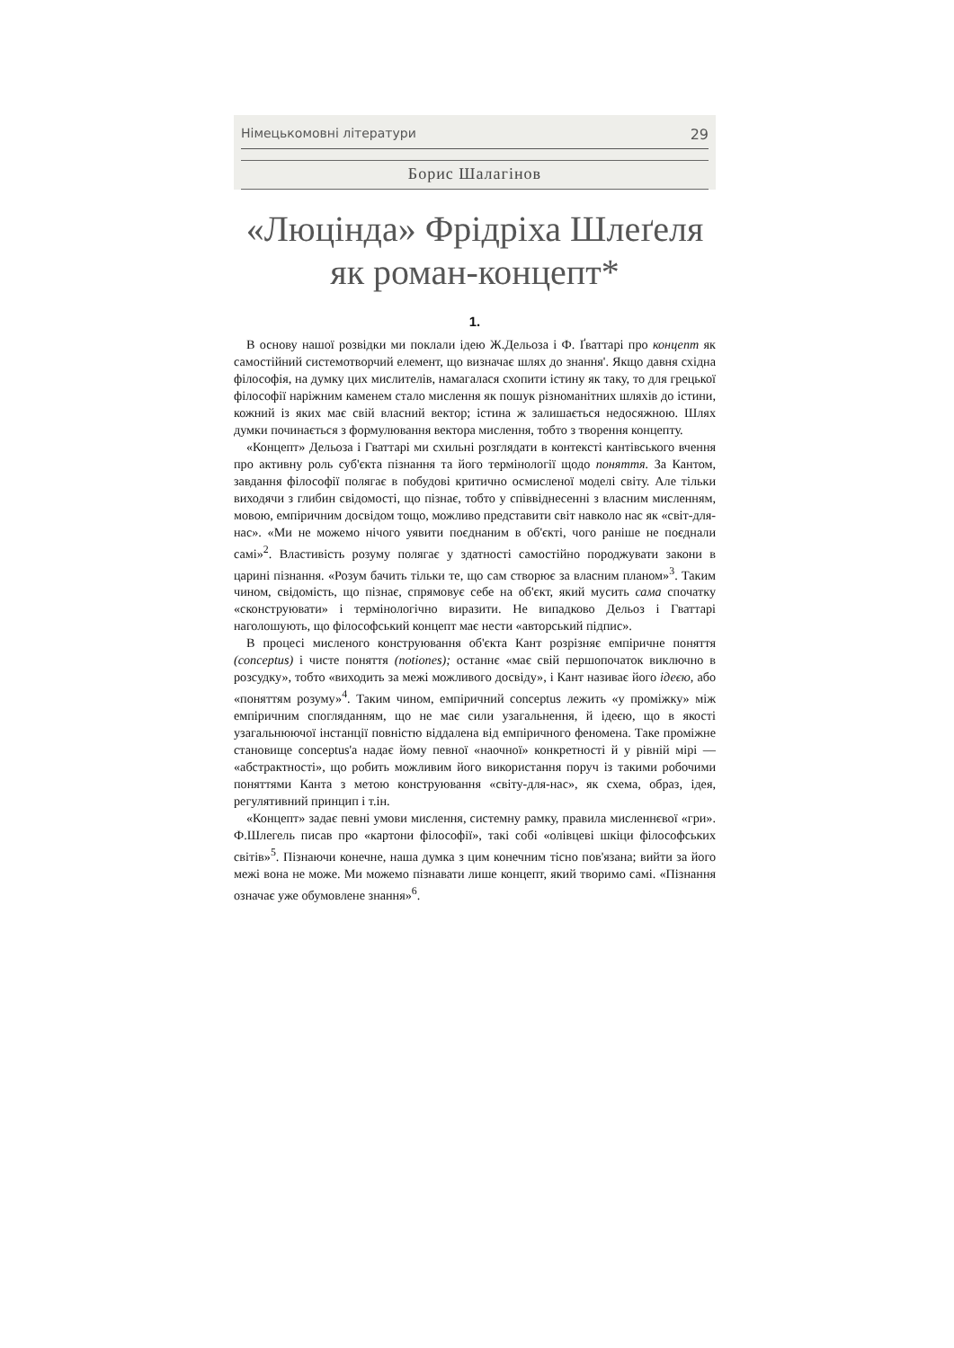Німецькомовні літератури 29
Борис Шалагінов
«Люцінда» Фрідріха Шлеґеля
як роман-концепт*
1.
В основу нашої розвідки ми поклали ідею Ж.Дельоза і Ф. Ґваттарі про концепт як самостійний системотворчий елемент, що визначає шлях до знання'. Якщо давня східна філософія, на думку цих мислителів, намагалася схопити істину як таку, то для грецької філософії наріжним каменем стало мислення як пошук різноманітних шляхів до істини, кожний із яких має свій власний вектор; істина ж залишається недосяжною. Шлях думки починається з формулювання вектора мислення, тобто з творення концепту.
«Концепт» Дельоза і Гваттарі ми схильні розглядати в контексті кантівського вчення про активну роль суб'єкта пізнання та його термінології щодо поняття. За Кантом, завдання філософії полягає в побудові критично осмисленої моделі світу. Але тільки виходячи з глибин свідомості, що пізнає, тобто у співвіднесенні з власним мисленням, мовою, емпіричним досвідом тощо, можливо представити світ навколо нас як «світ-для-нас». «Ми не можемо нічого уявити поєднаним в об'єкті, чого раніше не поєднали самі»<sup>2</sup>. Властивість розуму полягає у здатності самостійно породжувати закони в царині пізнання. «Розум бачить тільки те, що сам створює за власним планом»<sup>3</sup>. Таким чином, свідомість, що пізнає, спрямовує себе на об'єкт, який мусить сама спочатку «сконструювати» і термінологічно виразити. Не випадково Дельоз і Гваттарі наголошують, що філософський концепт має нести «авторський підпис».
В процесі мисленого конструювання об'єкта Кант розрізняє емпіричне поняття (conceptus) і чисте поняття (notiones); останнє «має свій першопочаток виключно в розсудку», тобто «виходить за межі можливого досвіду», і Кант називає його ідеєю, або «поняттям розуму»<sup>4</sup>. Таким чином, емпіричний conceptus лежить «у проміжку» між емпіричним спогляданням, що не має сили узагальнення, й ідеєю, що в якості узагальнюючої інстанції повністю віддалена від емпіричного феномена. Таке проміжне становище conceptus'а надає йому певної «наочної» конкретності й у рівній мірі — «абстрактності», що робить можливим його використання поруч із такими робочими поняттями Канта з метою конструювання «світу-для-нас», як схема, образ, ідея, регулятивний принцип і т.ін.
«Концепт» задає певні умови мислення, системну рамку, правила мисленнєвої «гри». Ф.Шлегель писав про «картони філософії», такі собі «олівцеві шкіци філософських світів»<sup>5</sup>. Пізнаючи конечне, наша думка з цим конечним тісно пов'язана; вийти за його межі вона не може. Ми можемо пізнавати лише концепт, який творимо самі. «Пізнання означає уже обумовлене знання»<sup>6</sup>.